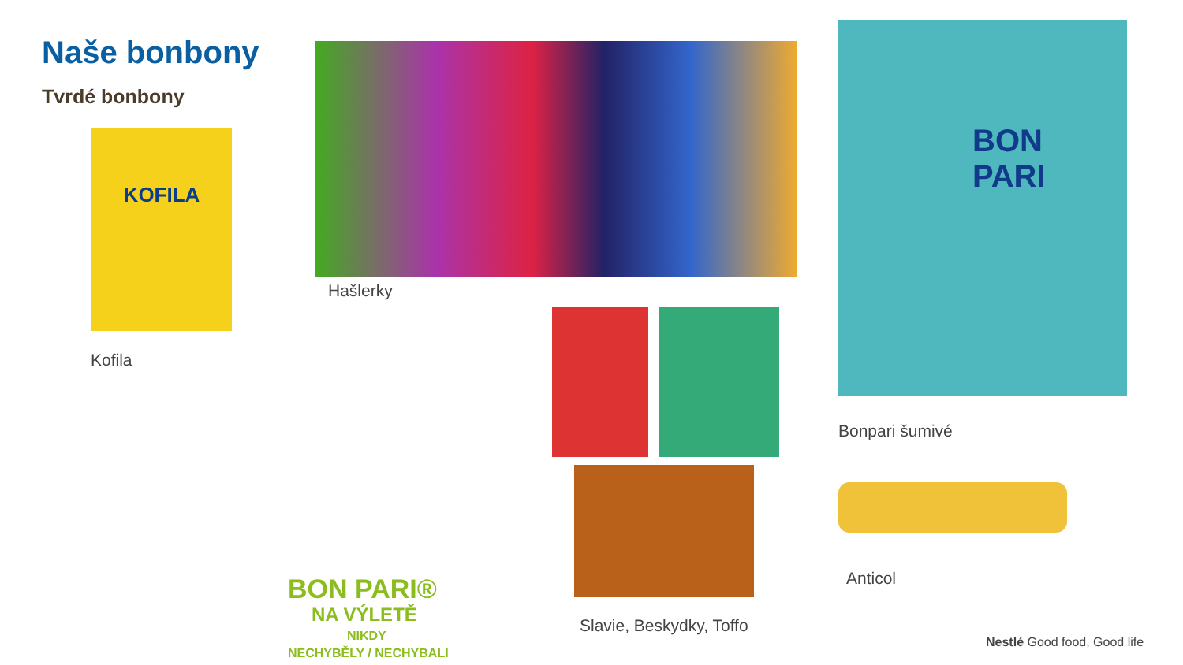Naše bonbony
Tvrdé bonbony
KOFILA
Kofila
Hašlerky
BON
PARI
Bonpari šumivé
Slavie, Beskydky, Toffo
Anticol
BON PARI®
NA VÝLETĚ
NIKDY
NECHYBĚLY / NECHYBALI
Nestlé Good food, Good life